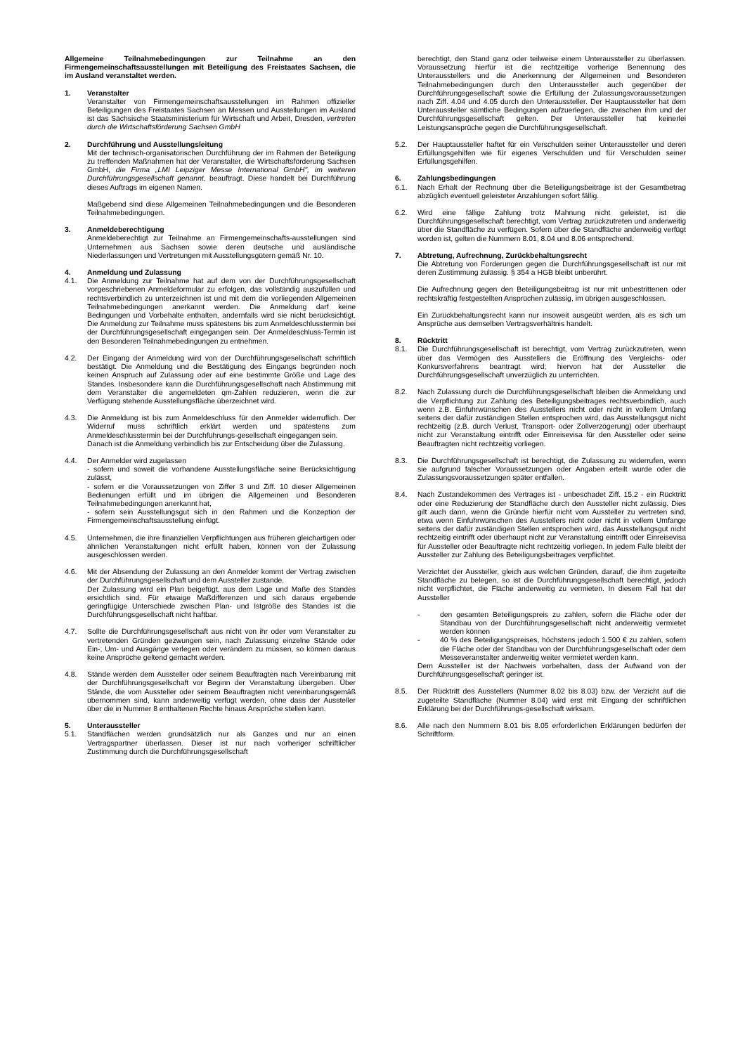Allgemeine Teilnahmebedingungen zur Teilnahme an den Firmengemeinschaftsausstellungen mit Beteiligung des Freistaates Sachsen, die im Ausland veranstaltet werden.
1. Veranstalter
Veranstalter von Firmengemeinschaftsausstellungen im Rahmen offizieller Beteiligungen des Freistaates Sachsen an Messen und Ausstellungen im Ausland ist das Sächsische Staatsministerium für Wirtschaft und Arbeit, Dresden, vertreten durch die Wirtschaftsförderung Sachsen GmbH
2. Durchführung und Ausstellungsleitung
Mit der technisch-organisatorischen Durchführung der im Rahmen der Beteiligung zu treffenden Maßnahmen hat der Veranstalter, die Wirtschaftsförderung Sachsen GmbH, die Firma „LMI Leipziger Messe International GmbH", im weiteren Durchführungsgesellschaft genannt, beauftragt. Diese handelt bei Durchführung dieses Auftrags im eigenen Namen.
Maßgebend sind diese Allgemeinen Teilnahmebedingungen und die Besonderen Teilnahmebedingungen.
3. Anmeldeberechtigung
Anmeldeberechtigt zur Teilnahme an Firmengemeinschafts-ausstellungen sind Unternehmen aus Sachsen sowie deren deutsche und ausländische Niederlassungen und Vertretungen mit Ausstellungsgütern gemäß Nr. 10.
4. Anmeldung und Zulassung
4.1. Die Anmeldung zur Teilnahme hat auf dem von der Durchführungsgesellschaft vorgeschriebenen Anmeldeformular zu erfolgen, das vollständig auszufüllen und rechtsverbindlich zu unterzeichnen ist und mit dem die vorliegenden Allgemeinen Teilnahmebedingungen anerkannt werden. Die Anmeldung darf keine Bedingungen und Vorbehalte enthalten, andernfalls wird sie nicht berücksichtigt. Die Anmeldung zur Teilnahme muss spätestens bis zum Anmeldeschlusstermin bei der Durchführungsgesellschaft eingegangen sein. Der Anmeldeschluss-Termin ist den Besonderen Teilnahmebedingungen zu entnehmen.
4.2. Der Eingang der Anmeldung wird von der Durchführungsgesellschaft schriftlich bestätigt. Die Anmeldung und die Bestätigung des Eingangs begründen noch keinen Anspruch auf Zulassung oder auf eine bestimmte Größe und Lage des Standes. Insbesondere kann die Durchführungsgesellschaft nach Abstimmung mit dem Veranstalter die angemeldeten qm-Zahlen reduzieren, wenn die zur Verfügung stehende Ausstellungsfläche überzeichnet wird.
4.3. Die Anmeldung ist bis zum Anmeldeschluss für den Anmelder widerruflich. Der Widerruf muss schriftlich erklärt werden und spätestens zum Anmeldeschlusstermin bei der Durchführungs-gesellschaft eingegangen sein.
Danach ist die Anmeldung verbindlich bis zur Entscheidung über die Zulassung.
4.4. Der Anmelder wird zugelassen
- sofern und soweit die vorhandene Ausstellungsfläche seine Berücksichtigung zulässt,
- sofern er die Voraussetzungen von Ziffer 3 und Ziff. 10 dieser Allgemeinen Bedienungen erfüllt und im übrigen die Allgemeinen und Besonderen Teilnahmebedingungen anerkannt hat,
- sofern sein Ausstellungsgut sich in den Rahmen und die Konzeption der Firmengemeinschaftsausstellung einfügt.
4.5. Unternehmen, die ihre finanziellen Verpflichtungen aus früheren gleichartigen oder ähnlichen Veranstaltungen nicht erfüllt haben, können von der Zulassung ausgeschlossen werden.
4.6. Mit der Absendung der Zulassung an den Anmelder kommt der Vertrag zwischen der Durchführungsgesellschaft und dem Aussteller zustande.
Der Zulassung wird ein Plan beigefügt, aus dem Lage und Maße des Standes ersichtlich sind. Für etwaige Maßdifferenzen und sich daraus ergebende geringfügige Unterschiede zwischen Plan- und Istgröße des Standes ist die Durchführungsgesellschaft nicht haftbar.
4.7. Sollte die Durchführungsgesellschaft aus nicht von ihr oder vom Veranstalter zu vertretenden Gründen gezwungen sein, nach Zulassung einzelne Stände oder Ein-, Um- und Ausgänge verlegen oder verändern zu müssen, so können daraus keine Ansprüche geltend gemacht werden.
4.8. Stände werden dem Aussteller oder seinem Beauftragten nach Vereinbarung mit der Durchführungsgesellschaft vor Beginn der Veranstaltung übergeben. Über Stände, die vom Aussteller oder seinem Beauftragten nicht vereinbarungsgemäß übernommen sind, kann anderweitig verfügt werden, ohne dass der Aussteller über die in Nummer 8 enthaltenen Rechte hinaus Ansprüche stellen kann.
5. Unteraussteller
5.1. Standflächen werden grundsätzlich nur als Ganzes und nur an einen Vertragspartner überlassen. Dieser ist nur nach vorheriger schriftlicher Zustimmung durch die Durchführungsgesellschaft
berechtigt, den Stand ganz oder teilweise einem Unteraussteller zu überlassen. Voraussetzung hierfür ist die rechtzeitige vorherige Benennung des Unterausstellers und die Anerkennung der Allgemeinen und Besonderen Teilnahmebedingungen durch den Unteraussteller auch gegenüber der Durchführungsgesellschaft sowie die Erfüllung der Zulassungsvoraussetzungen nach Ziff. 4.04 und 4.05 durch den Unteraussteller. Der Hauptaussteller hat dem Unteraussteller sämtliche Bedingungen aufzuerlegen, die zwischen ihm und der Durchführungsgesellschaft gelten. Der Unteraussteller hat keinerlei Leistungsansprüche gegen die Durchführungsgesellschaft.
5.2. Der Hauptaussteller haftet für ein Verschulden seiner Unteraussteller und deren Erfüllungsgehilfen wie für eigenes Verschulden und für Verschulden seiner Erfüllungsgehilfen.
6. Zahlungsbedingungen
6.1. Nach Erhalt der Rechnung über die Beteiligungsbeiträge ist der Gesamtbetrag abzüglich eventuell geleisteter Anzahlungen sofort fällig.
6.2. Wird eine fällige Zahlung trotz Mahnung nicht geleistet, ist die Durchführungsgesellschaft berechtigt, vom Vertrag zurückzutreten und anderweitig über die Standfläche zu verfügen. Sofern über die Standfläche anderweitig verfügt worden ist, gelten die Nummern 8.01, 8.04 und 8.06 entsprechend.
7. Abtretung, Aufrechnung, Zurückbehaltungsrecht
Die Abtretung von Forderungen gegen die Durchführungsgesellschaft ist nur mit deren Zustimmung zulässig. § 354 a HGB bleibt unberührt.
Die Aufrechnung gegen den Beteiligungsbeitrag ist nur mit unbestrittenen oder rechtskräftig festgestellten Ansprüchen zulässig, im übrigen ausgeschlossen.
Ein Zurückbehaltungsrecht kann nur insoweit ausgeübt werden, als es sich um Ansprüche aus demselben Vertragsverhältnis handelt.
8. Rücktritt
8.1. Die Durchführungsgesellschaft ist berechtigt, vom Vertrag zurückzutreten, wenn über das Vermögen des Ausstellers die Eröffnung des Vergleichs- oder Konkursverfahrens beantragt wird; hiervon hat der Aussteller die Durchführungsgesellschaft unverzüglich zu unterrichten.
8.2. Nach Zulassung durch die Durchführungsgesellschaft bleiben die Anmeldung und die Verpflichtung zur Zahlung des Beteiligungsbeitrages rechtsverbindlich, auch wenn z.B. Einfuhrwünschen des Ausstellers nicht oder nicht in vollem Umfang seitens der dafür zuständigen Stellen entsprochen wird, das Ausstellungsgut nicht rechtzeitig (z.B. durch Verlust, Transport- oder Zollverzögerung) oder überhaupt nicht zur Veranstaltung eintrifft oder Einreisevisa für den Aussteller oder seine Beauftragten nicht rechtzeitig vorliegen.
8.3. Die Durchführungsgesellschaft ist berechtigt, die Zulassung zu widerrufen, wenn sie aufgrund falscher Voraussetzungen oder Angaben erteilt wurde oder die Zulassungsvoraussetzungen später entfallen.
8.4. Nach Zustandekommen des Vertrages ist - unbeschadet Ziff. 15.2 - ein Rücktritt oder eine Reduzierung der Standfläche durch den Aussteller nicht zulässig. Dies gilt auch dann, wenn die Gründe hierfür nicht vom Aussteller zu vertreten sind, etwa wenn Einfuhrwünschen des Ausstellers nicht oder nicht in vollem Umfange seitens der dafür zuständigen Stellen entsprochen wird, das Ausstellungsgut nicht rechtzeitig eintrifft oder überhaupt nicht zur Veranstaltung eintrifft oder Einreisevisa für Aussteller oder Beauftragte nicht rechtzeitig vorliegen. In jedem Falle bleibt der Aussteller zur Zahlung des Beteiligungsbeitrages verpflichtet.
Verzichtet der Aussteller, gleich aus welchen Gründen, darauf, die ihm zugeteilte Standfläche zu belegen, so ist die Durchführungsgesellschaft berechtigt, jedoch nicht verpflichtet, die Fläche anderweitig zu vermieten. In diesem Fall hat der Aussteller
- den gesamten Beteiligungspreis zu zahlen, sofern die Fläche oder der Standbau von der Durchführungsgesellschaft nicht anderweitig vermietet werden können
- 40 % des Beteiligungspreises, höchstens jedoch 1.500 € zu zahlen, sofern die Fläche oder der Standbau von der Durchführungsgesellschaft oder dem Messeveranstalter anderweitig weiter vermietet werden kann.
Dem Aussteller ist der Nachweis vorbehalten, dass der Aufwand von der Durchführungsgesellschaft geringer ist.
8.5. Der Rücktritt des Ausstellers (Nummer 8.02 bis 8.03) bzw. der Verzicht auf die zugeteilte Standfläche (Nummer 8.04) wird erst mit Eingang der schriftlichen Erklärung bei der Durchführungs-gesellschaft wirksam.
8.6. Alle nach den Nummern 8.01 bis 8.05 erforderlichen Erklärungen bedürfen der Schriftform.